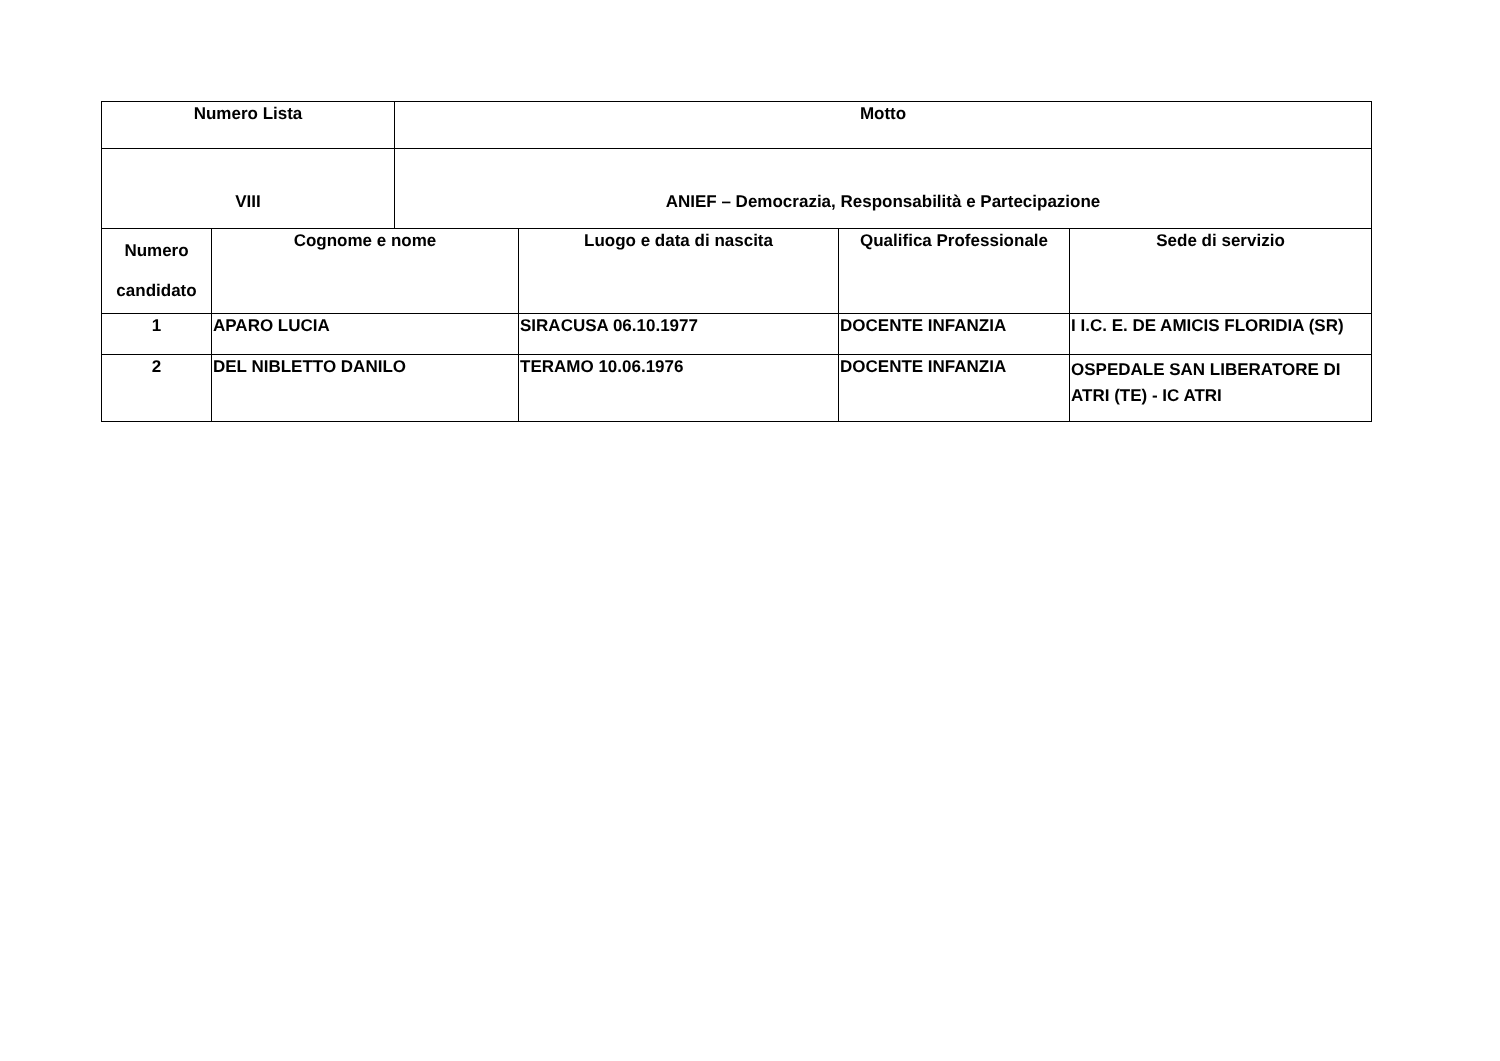| Numero Lista | | Motto | | | |
| --- | --- | --- | --- | --- | --- |
| VIII | | ANIEF – Democrazia, Responsabilità e Partecipazione | | | |
| Numero candidato | Cognome e nome | | Luogo e data di nascita | Qualifica Professionale | Sede di servizio |
| 1 | APARO LUCIA | | SIRACUSA 06.10.1977 | DOCENTE INFANZIA | I I.C. E. DE AMICIS FLORIDIA (SR) |
| 2 | DEL NIBLETTO DANILO | | TERAMO 10.06.1976 | DOCENTE INFANZIA | OSPEDALE SAN LIBERATORE DI ATRI (TE) - IC ATRI |